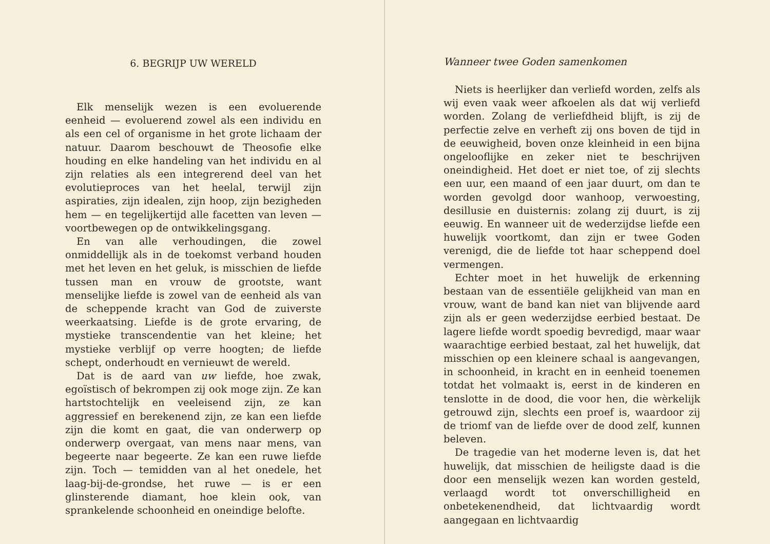6. BEGRIJP UW WERELD
Elk menselijk wezen is een evoluerende eenheid — evoluerend zowel als een individu en als een cel of organisme in het grote lichaam der natuur. Daarom beschouwt de Theosofie elke houding en elke handeling van het individu en al zijn relaties als een integrerend deel van het evolutieproces van het heelal, terwijl zijn aspiraties, zijn idealen, zijn hoop, zijn bezigheden hem — en tegelijkertijd alle facetten van leven — voortbewegen op de ontwikkelingsgang.
En van alle verhoudingen, die zowel onmiddellijk als in de toekomst verband houden met het leven en het geluk, is misschien de liefde tussen man en vrouw de grootste, want menselijke liefde is zowel van de eenheid als van de scheppende kracht van God de zuiverste weerkaatsing. Liefde is de grote ervaring, de mystieke transcendentie van het kleine; het mystieke verblijf op verre hoogten; de liefde schept, onderhoudt en vernieuwt de wereld.
Dat is de aard van uw liefde, hoe zwak, egoïstisch of bekrompen zij ook moge zijn. Ze kan hartstochtelijk en veeleisend zijn, ze kan aggressief en berekenend zijn, ze kan een liefde zijn die komt en gaat, die van onderwerp op onderwerp overgaat, van mens naar mens, van begeerte naar begeerte. Ze kan een ruwe liefde zijn. Toch — temidden van al het onedele, het laag-bij-de-grondse, het ruwe — is er een glinsterende diamant, hoe klein ook, van sprankelende schoonheid en oneindige belofte.
Wanneer twee Goden samenkomen
Niets is heerlijker dan verliefd worden, zelfs als wij even vaak weer afkoelen als dat wij verliefd worden. Zolang de verliefdheid blijft, is zij de perfectie zelve en verheft zij ons boven de tijd in de eeuwigheid, boven onze kleinheid in een bijna ongelooflijke en zeker niet te beschrijven oneindigheid. Het doet er niet toe, of zij slechts een uur, een maand of een jaar duurt, om dan te worden gevolgd door wanhoop, verwoesting, desillusie en duisternis: zolang zij duurt, is zij eeuwig. En wanneer uit de wederzijdse liefde een huwelijk voortkomt, dan zijn er twee Goden verenigd, die de liefde tot haar scheppend doel vermengen.
Echter moet in het huwelijk de erkenning bestaan van de essentiële gelijkheid van man en vrouw, want de band kan niet van blijvende aard zijn als er geen wederzijdse eerbied bestaat. De lagere liefde wordt spoedig bevredigd, maar waar waarachtige eerbied bestaat, zal het huwelijk, dat misschien op een kleinere schaal is aangevangen, in schoonheid, in kracht en in eenheid toenemen totdat het volmaakt is, eerst in de kinderen en tenslotte in de dood, die voor hen, die wèrkelijk getrouwd zijn, slechts een proef is, waardoor zij de triomf van de liefde over de dood zelf, kunnen beleven.
De tragedie van het moderne leven is, dat het huwelijk, dat misschien de heiligste daad is die door een menselijk wezen kan worden gesteld, verlaagd wordt tot onverschilligheid en onbetekenendheid, dat lichtvaardig wordt aangegaan en lichtvaardig